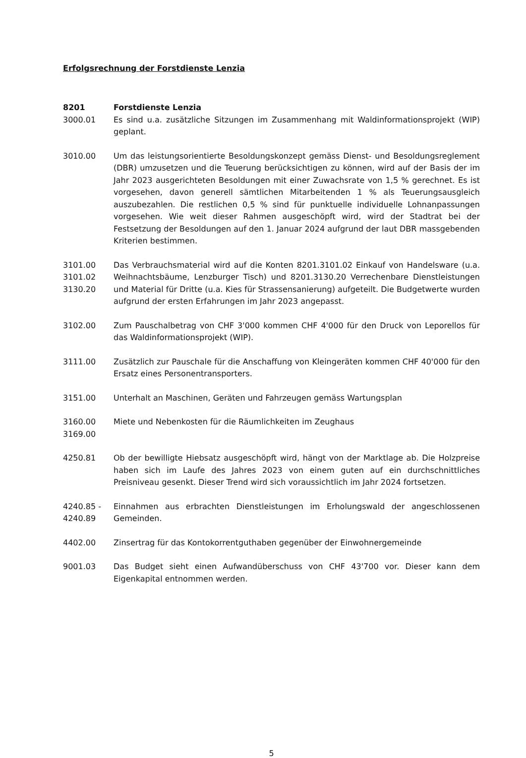Erfolgsrechnung der Forstdienste Lenzia
8201 Forstdienste Lenzia
3000.01 Es sind u.a. zusätzliche Sitzungen im Zusammenhang mit Waldinformationsprojekt (WIP) geplant.
3010.00 Um das leistungsorientierte Besoldungskonzept gemäss Dienst- und Besoldungsreglement (DBR) umzusetzen und die Teuerung berücksichtigen zu können, wird auf der Basis der im Jahr 2023 ausgerichteten Besoldungen mit einer Zuwachsrate von 1,5 % gerechnet. Es ist vorgesehen, davon generell sämtlichen Mitarbeitenden 1 % als Teuerungsausgleich auszubezahlen. Die restlichen 0,5 % sind für punktuelle individuelle Lohnanpassungen vorgesehen. Wie weit dieser Rahmen ausgeschöpft wird, wird der Stadtrat bei der Festsetzung der Besoldungen auf den 1. Januar 2024 aufgrund der laut DBR massgebenden Kriterien bestimmen.
3101.00
3101.02
3130.20
Das Verbrauchsmaterial wird auf die Konten 8201.3101.02 Einkauf von Handelsware (u.a. Weihnachtsbäume, Lenzburger Tisch) und 8201.3130.20 Verrechenbare Dienstleistungen und Material für Dritte (u.a. Kies für Strassensanierung) aufgeteilt. Die Budgetwerte wurden aufgrund der ersten Erfahrungen im Jahr 2023 angepasst.
3102.00 Zum Pauschalbetrag von CHF 3'000 kommen CHF 4'000 für den Druck von Leporellos für das Waldinformationsprojekt (WIP).
3111.00 Zusätzlich zur Pauschale für die Anschaffung von Kleingeräten kommen CHF 40'000 für den Ersatz eines Personentransporters.
3151.00 Unterhalt an Maschinen, Geräten und Fahrzeugen gemäss Wartungsplan
3160.00
3169.00
Miete und Nebenkosten für die Räumlichkeiten im Zeughaus
4250.81 Ob der bewilligte Hiebsatz ausgeschöpft wird, hängt von der Marktlage ab. Die Holzpreise haben sich im Laufe des Jahres 2023 von einem guten auf ein durchschnittliches Preisniveau gesenkt. Dieser Trend wird sich voraussichtlich im Jahr 2024 fortsetzen.
4240.85 -
4240.89
Einnahmen aus erbrachten Dienstleistungen im Erholungswald der angeschlossenen Gemeinden.
4402.00 Zinsertrag für das Kontokorrentguthaben gegenüber der Einwohnergemeinde
9001.03 Das Budget sieht einen Aufwandüberschuss von CHF 43'700 vor. Dieser kann dem Eigenkapital entnommen werden.
5